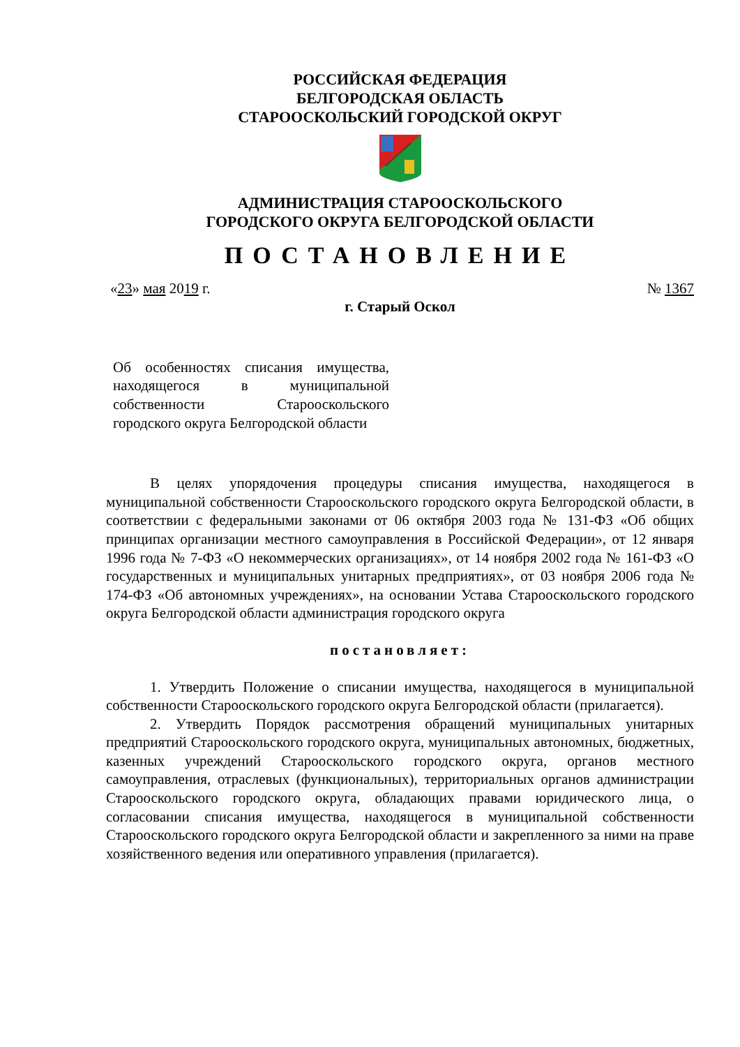РОССИЙСКАЯ ФЕДЕРАЦИЯ
БЕЛГОРОДСКАЯ ОБЛАСТЬ
СТАРООСКОЛЬСКИЙ ГОРОДСКОЙ ОКРУГ
АДМИНИСТРАЦИЯ СТАРООСКОЛЬСКОГО
ГОРОДСКОГО ОКРУГА БЕЛГОРОДСКОЙ ОБЛАСТИ
ПОСТАНОВЛЕНИЕ
«23» мая 2019 г. № 1367
г. Старый Оскол
Об особенностях списания имущества, находящегося в муниципальной собственности Старооскольского городского округа Белгородской области
В целях упорядочения процедуры списания имущества, находящегося в муниципальной собственности Старооскольского городского округа Белгородской области, в соответствии с федеральными законами от 06 октября 2003 года № 131-ФЗ «Об общих принципах организации местного самоуправления в Российской Федерации», от 12 января 1996 года № 7-ФЗ «О некоммерческих организациях», от 14 ноября 2002 года № 161-ФЗ «О государственных и муниципальных унитарных предприятиях», от 03 ноября 2006 года № 174-ФЗ «Об автономных учреждениях», на основании Устава Старооскольского городского округа Белгородской области администрация городского округа
постановляет:
1. Утвердить Положение о списании имущества, находящегося в муниципальной собственности Старооскольского городского округа Белгородской области (прилагается).
2. Утвердить Порядок рассмотрения обращений муниципальных унитарных предприятий Старооскольского городского округа, муниципальных автономных, бюджетных, казенных учреждений Старооскольского городского округа, органов местного самоуправления, отраслевых (функциональных), территориальных органов администрации Старооскольского городского округа, обладающих правами юридического лица, о согласовании списания имущества, находящегося в муниципальной собственности Старооскольского городского округа Белгородской области и закрепленного за ними на праве хозяйственного ведения или оперативного управления (прилагается).